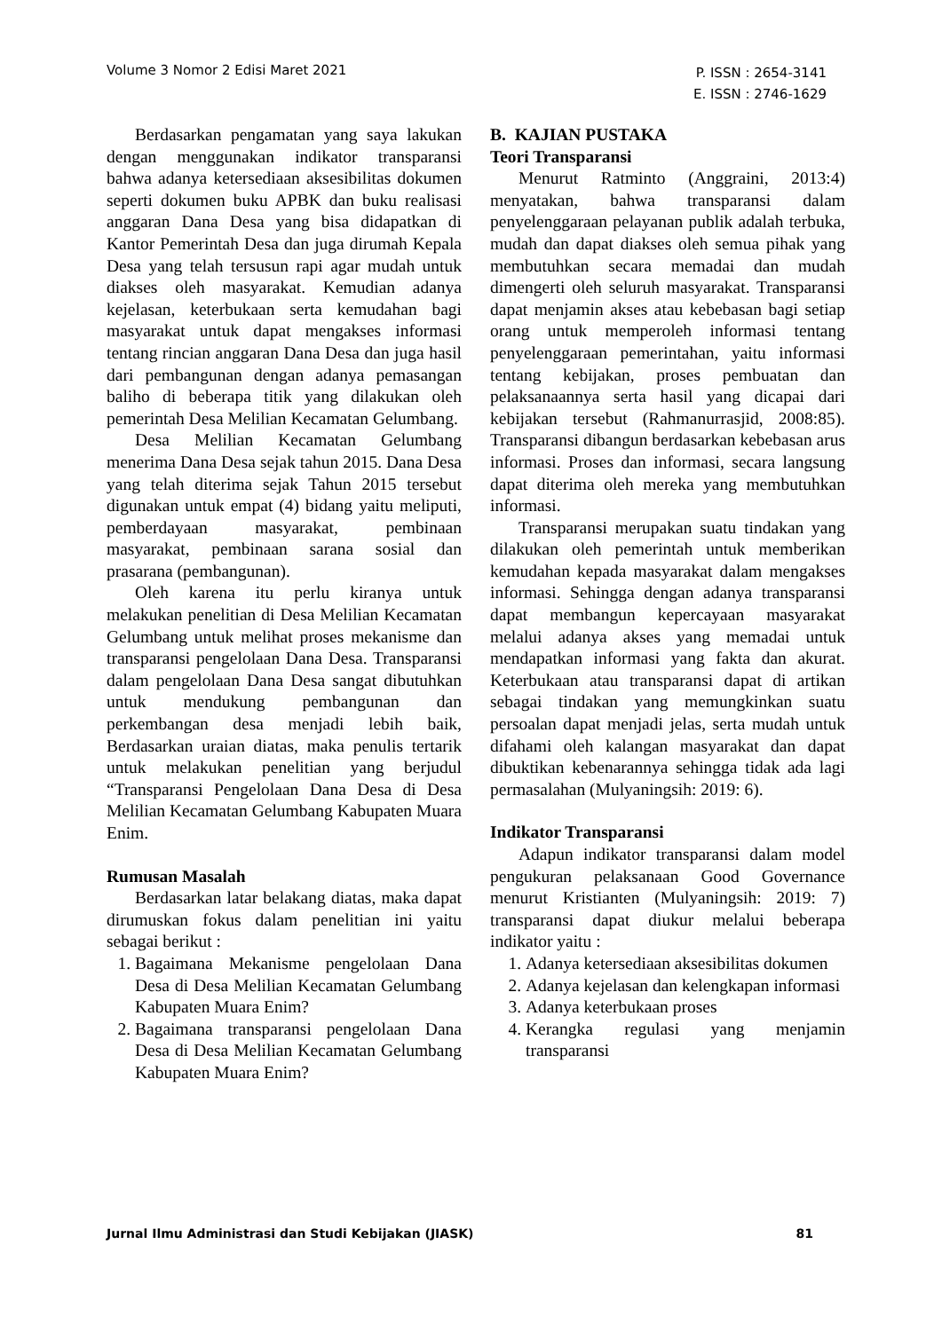Volume 3 Nomor 2 Edisi Maret 2021
P. ISSN : 2654-3141
E. ISSN : 2746-1629
Berdasarkan pengamatan yang saya lakukan dengan menggunakan indikator transparansi bahwa adanya ketersediaan aksesibilitas dokumen seperti dokumen buku APBK dan buku realisasi anggaran Dana Desa yang bisa didapatkan di Kantor Pemerintah Desa dan juga dirumah Kepala Desa yang telah tersusun rapi agar mudah untuk diakses oleh masyarakat. Kemudian adanya kejelasan, keterbukaan serta kemudahan bagi masyarakat untuk dapat mengakses informasi tentang rincian anggaran Dana Desa dan juga hasil dari pembangunan dengan adanya pemasangan baliho di beberapa titik yang dilakukan oleh pemerintah Desa Melilian Kecamatan Gelumbang.
Desa Melilian Kecamatan Gelumbang menerima Dana Desa sejak tahun 2015. Dana Desa yang telah diterima sejak Tahun 2015 tersebut digunakan untuk empat (4) bidang yaitu meliputi, pemberdayaan masyarakat, pembinaan masyarakat, pembinaan sarana sosial dan prasarana (pembangunan).
Oleh karena itu perlu kiranya untuk melakukan penelitian di Desa Melilian Kecamatan Gelumbang untuk melihat proses mekanisme dan transparansi pengelolaan Dana Desa. Transparansi dalam pengelolaan Dana Desa sangat dibutuhkan untuk mendukung pembangunan dan perkembangan desa menjadi lebih baik, Berdasarkan uraian diatas, maka penulis tertarik untuk melakukan penelitian yang berjudul “Transparansi Pengelolaan Dana Desa di Desa Melilian Kecamatan Gelumbang Kabupaten Muara Enim.
Rumusan Masalah
Berdasarkan latar belakang diatas, maka dapat dirumuskan fokus dalam penelitian ini yaitu sebagai berikut :
1. Bagaimana Mekanisme pengelolaan Dana Desa di Desa Melilian Kecamatan Gelumbang Kabupaten Muara Enim?
2. Bagaimana transparansi pengelolaan Dana Desa di Desa Melilian Kecamatan Gelumbang Kabupaten Muara Enim?
B. KAJIAN PUSTAKA
Teori Transparansi
Menurut Ratminto (Anggraini, 2013:4) menyatakan, bahwa transparansi dalam penyelenggaraan pelayanan publik adalah terbuka, mudah dan dapat diakses oleh semua pihak yang membutuhkan secara memadai dan mudah dimengerti oleh seluruh masyarakat. Transparansi dapat menjamin akses atau kebebasan bagi setiap orang untuk memperoleh informasi tentang penyelenggaraan pemerintahan, yaitu informasi tentang kebijakan, proses pembuatan dan pelaksanaannya serta hasil yang dicapai dari kebijakan tersebut (Rahmanurrasjid, 2008:85). Transparansi dibangun berdasarkan kebebasan arus informasi. Proses dan informasi, secara langsung dapat diterima oleh mereka yang membutuhkan informasi.
Transparansi merupakan suatu tindakan yang dilakukan oleh pemerintah untuk memberikan kemudahan kepada masyarakat dalam mengakses informasi. Sehingga dengan adanya transparansi dapat membangun kepercayaan masyarakat melalui adanya akses yang memadai untuk mendapatkan informasi yang fakta dan akurat. Keterbukaan atau transparansi dapat di artikan sebagai tindakan yang memungkinkan suatu persoalan dapat menjadi jelas, serta mudah untuk difahami oleh kalangan masyarakat dan dapat dibuktikan kebenarannya sehingga tidak ada lagi permasalahan (Mulyaningsih: 2019: 6).
Indikator Transparansi
Adapun indikator transparansi dalam model pengukuran pelaksanaan Good Governance menurut Kristianten (Mulyaningsih: 2019: 7) transparansi dapat diukur melalui beberapa indikator yaitu :
1. Adanya ketersediaan aksesibilitas dokumen
2. Adanya kejelasan dan kelengkapan informasi
3. Adanya keterbukaan proses
4. Kerangka regulasi yang menjamin transparansi
Jurnal Ilmu Administrasi dan Studi Kebijakan (JIASK)
81